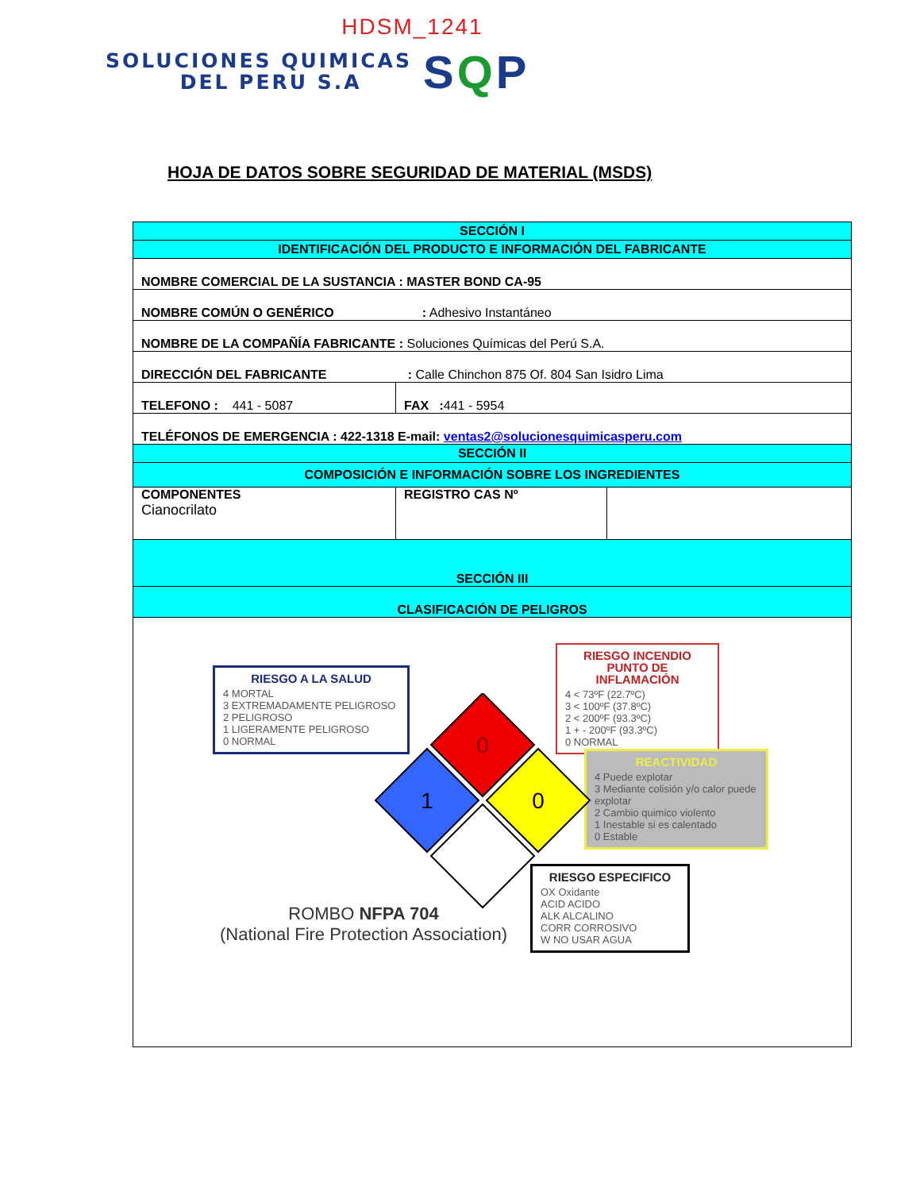HDSM_1241
SOLUCIONES QUIMICAS
DEL PERU S.A
SQP
HOJA DE DATOS SOBRE SEGURIDAD DE MATERIAL (MSDS)
| SECCIÓN I | | |
| IDENTIFICACIÓN DEL PRODUCTO E INFORMACIÓN DEL FABRICANTE | | |
| NOMBRE COMERCIAL DE LA SUSTANCIA : MASTER BOND CA-95 | | |
| NOMBRE COMÚN O GENÉRICO : Adhesivo Instantáneo | | |
| NOMBRE DE LA COMPAÑÍA FABRICANTE : Soluciones Químicas del Perú S.A. | | |
| DIRECCIÓN DEL FABRICANTE : Calle Chinchon 875 Of. 804 San Isidro Lima | | |
| TELEFONO : 441 - 5087 | FAX : 441 - 5954 | |
| TELÉFONOS DE EMERGENCIA : 422-1318 E-mail: ventas2@solucionesquimicasperu.com | | |
| SECCIÓN II | | |
| COMPOSICIÓN E INFORMACIÓN SOBRE LOS INGREDIENTES | | |
| COMPONENTES Cianocrilato | REGISTRO CAS Nº | |
| SECCIÓN III | | |
| CLASIFICACIÓN DE PELIGROS | | |
| RIESGO A LA SALUD 4 MORTAL 3 EXTREMADAMENTE PELIGROSO 2 PELIGROSO 1 LIGERAMENTE PELIGROSO 0 NORMAL RIESGO INCENDIO PUNTO DE INFLAMACIÓN 4 < 73ºF (22.7ºC) 3 < 100ºF (37.8ºC) 2 < 200ºF (93.3ºC) 1 + - 200ºF (93.3ºC) 0 NORMAL REACTIVIDAD 4 Puede explotar 3 Mediante colisión y/o calor puede explotar 2 Cambio quimico violento 1 Inestable si es calentado 0 Estable RIESGO ESPECIFICO OX Oxidante ACID ACIDO ALK ALCALINO CORR CORROSIVO W NO USAR AGUA 0 1 0 ROMBO NFPA 704 (National Fire Protection Association) | | |